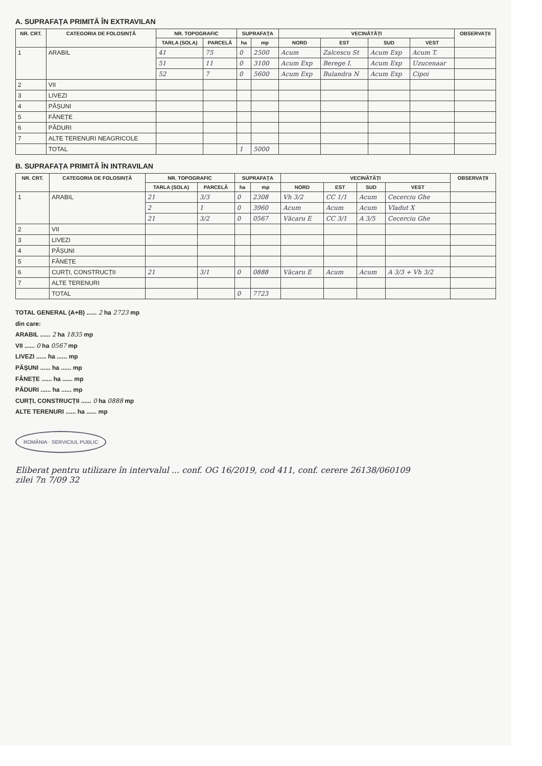A. SUPRAFAȚA PRIMITĂ ÎN EXTRAVILAN
| NR. CRT. | CATEGORIA DE FOLOSINȚĂ | NR. TOPOGRAFIC | | SUPRAFAȚA | | VECINĂTĂȚI | | | | OBSERVAȚII |
| --- | --- | --- | --- | --- | --- | --- | --- | --- | --- | --- |
| | | TARLA (SOLA) | PARCELĂ | ha | mp | NORD | EST | SUD | VEST | |
| 1 | ARABIL | 41 | 75 | 0 | 2500 | Acum | Zalcescu St | Acum Exp | Acum T. | |
| | | 51 | 11 | 0 | 3100 | Acum Exp | Berege I. | Acum Exp | Uzucenaar | |
| | | 52 | 7 | 0 | 5600 | Acum Exp | Bulandra N | Acum Exp | Cipoi | |
| 2 | VII | | | | | | | | | |
| 3 | LIVEZI | | | | | | | | | |
| 4 | PĂȘUNI | | | | | | | | | |
| 5 | FÂNEȚE | | | | | | | | | |
| 6 | PĂDURI | | | | | | | | | |
| 7 | ALTE TERENURI NEAGRICOLE | | | | | | | | | |
| | TOTAL | | | 1 | 5000 | | | | | |
B. SUPRAFAȚA PRIMITĂ ÎN INTRAVILAN
| NR. CRT. | CATEGORIA DE FOLOSINȚĂ | NR. TOPOGRAFIC | | SUPRAFAȚA | | VECINĂTĂȚI | | | | OBSERVAȚII |
| --- | --- | --- | --- | --- | --- | --- | --- | --- | --- | --- |
| | | TARLA (SOLA) | PARCELĂ | ha | mp | NORD | EST | SUD | VEST | |
| 1 | ARABIL | 21 | 3/3 | 0 | 2308 | Vh 3/2 | CC 1/1 | Acum | Cecerciu Ghe | |
| | | 2 | 1 | 0 | 3960 | Acum | Acum | Acum | Vladut X | |
| | | 21 | 3/2 | 0 | 0567 | Văcaru E | CC 3/1 | A 3/5 | Cecerciu Ghe | |
| 2 | VII | | | | | | | | | |
| 3 | LIVEZI | | | | | | | | | |
| 4 | PĂȘUNI | | | | | | | | | |
| 5 | FÂNEȚE | | | | | | | | | |
| 6 | CURȚI, CONSTRUCȚII | 21 | 3/1 | 0 | 0888 | Văcaru E | Acum | Acum | A 3/3 + Vh 3/2 | |
| 7 | ALTE TERENURI | | | | | | | | | |
| | TOTAL | | | 0 | 7723 | | | | | |
TOTAL GENERAL (A+B) ...... 2 ha 2723 mp
din care:
ARABIL ...... 2 ha 1835 mp
VII ...... 0 ha 0567 mp
LIVEZI ...... ha ...... mp
PĂȘUNI ...... ha ...... mp
FÂNEȚE ...... ha ...... mp
PĂDURI ...... ha ...... mp
CURȚI, CONSTRUCȚII ...... 0 ha 0888 mp
ALTE TERENURI ...... ha ...... mp
ROMÂNIA · SERVICIUL PUBLIC
Eliberat pentru utilizare în intervalul ... conf. OG 16/2019, cod 411, conf. cerere 26138/060109
zilei 7n 7/09 32